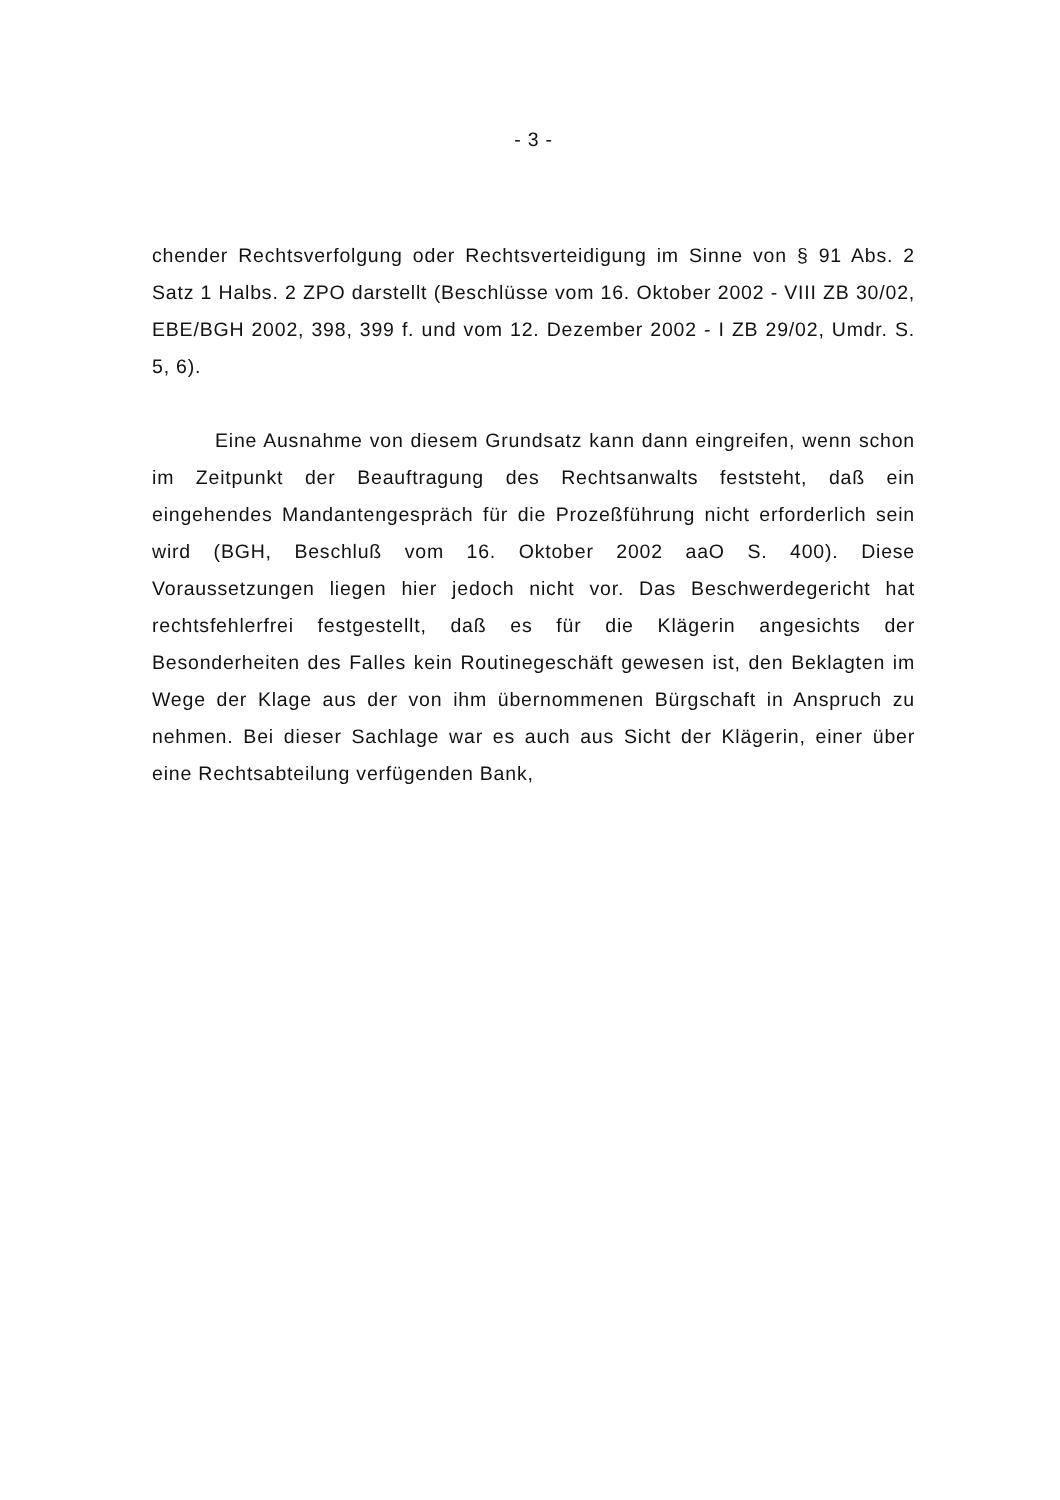- 3 -
chender Rechtsverfolgung oder Rechtsverteidigung im Sinne von § 91 Abs. 2 Satz 1 Halbs. 2 ZPO darstellt (Beschlüsse vom 16. Oktober 2002 - VIII ZB 30/02, EBE/BGH 2002, 398, 399 f. und vom 12. Dezember 2002 - I ZB 29/02, Umdr. S. 5, 6).
Eine Ausnahme von diesem Grundsatz kann dann eingreifen, wenn schon im Zeitpunkt der Beauftragung des Rechtsanwalts feststeht, daß ein eingehendes Mandantengespräch für die Prozeßführung nicht erforderlich sein wird (BGH, Beschluß vom 16. Oktober 2002 aaO S. 400). Diese Voraussetzungen liegen hier jedoch nicht vor. Das Beschwerdegericht hat rechtsfehlerfrei festgestellt, daß es für die Klägerin angesichts der Besonderheiten des Falles kein Routinegeschäft gewesen ist, den Beklagten im Wege der Klage aus der von ihm übernommenen Bürgschaft in Anspruch zu nehmen. Bei dieser Sachlage war es auch aus Sicht der Klägerin, einer über eine Rechtsabteilung verfügenden Bank,